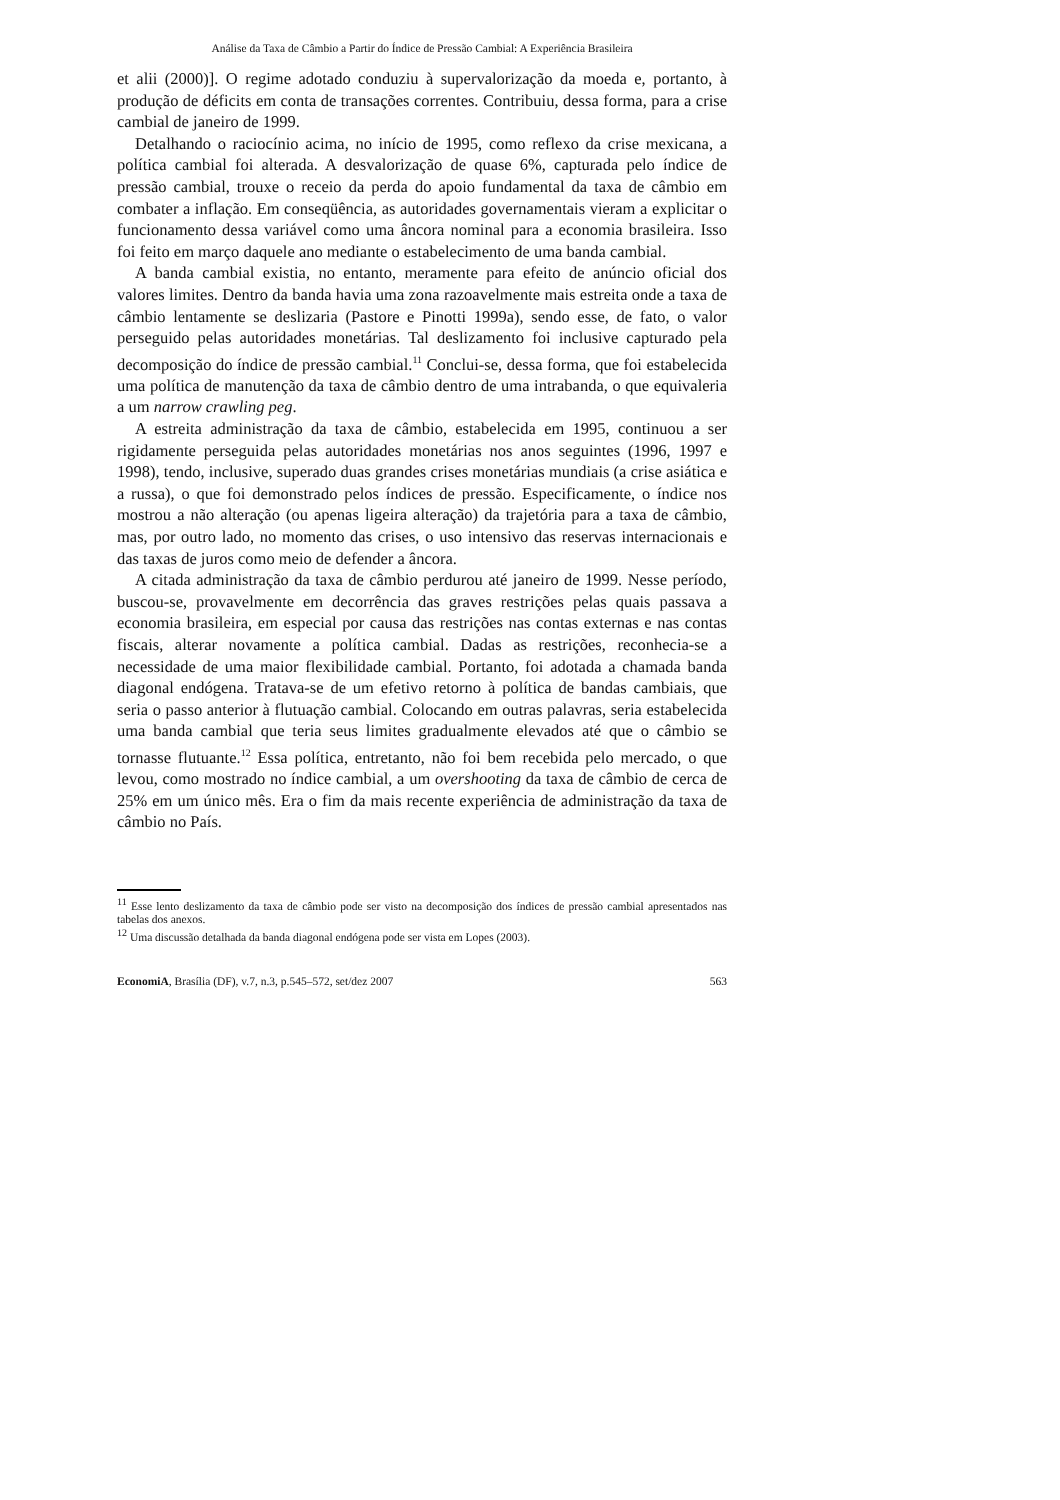Análise da Taxa de Câmbio a Partir do Índice de Pressão Cambial: A Experiência Brasileira
et alii (2000)]. O regime adotado conduziu à supervalorização da moeda e, portanto, à produção de déficits em conta de transações correntes. Contribuiu, dessa forma, para a crise cambial de janeiro de 1999.
Detalhando o raciocínio acima, no início de 1995, como reflexo da crise mexicana, a política cambial foi alterada. A desvalorização de quase 6%, capturada pelo índice de pressão cambial, trouxe o receio da perda do apoio fundamental da taxa de câmbio em combater a inflação. Em conseqüência, as autoridades governamentais vieram a explicitar o funcionamento dessa variável como uma âncora nominal para a economia brasileira. Isso foi feito em março daquele ano mediante o estabelecimento de uma banda cambial.
A banda cambial existia, no entanto, meramente para efeito de anúncio oficial dos valores limites. Dentro da banda havia uma zona razoavelmente mais estreita onde a taxa de câmbio lentamente se deslizaria (Pastore e Pinotti 1999a), sendo esse, de fato, o valor perseguido pelas autoridades monetárias. Tal deslizamento foi inclusive capturado pela decomposição do índice de pressão cambial.<sup>11</sup> Conclui-se, dessa forma, que foi estabelecida uma política de manutenção da taxa de câmbio dentro de uma intrabanda, o que equivaleria a um narrow crawling peg.
A estreita administração da taxa de câmbio, estabelecida em 1995, continuou a ser rigidamente perseguida pelas autoridades monetárias nos anos seguintes (1996, 1997 e 1998), tendo, inclusive, superado duas grandes crises monetárias mundiais (a crise asiática e a russa), o que foi demonstrado pelos índices de pressão. Especificamente, o índice nos mostrou a não alteração (ou apenas ligeira alteração) da trajetória para a taxa de câmbio, mas, por outro lado, no momento das crises, o uso intensivo das reservas internacionais e das taxas de juros como meio de defender a âncora.
A citada administração da taxa de câmbio perdurou até janeiro de 1999. Nesse período, buscou-se, provavelmente em decorrência das graves restrições pelas quais passava a economia brasileira, em especial por causa das restrições nas contas externas e nas contas fiscais, alterar novamente a política cambial. Dadas as restrições, reconhecia-se a necessidade de uma maior flexibilidade cambial. Portanto, foi adotada a chamada banda diagonal endógena. Tratava-se de um efetivo retorno à política de bandas cambiais, que seria o passo anterior à flutuação cambial. Colocando em outras palavras, seria estabelecida uma banda cambial que teria seus limites gradualmente elevados até que o câmbio se tornasse flutuante.<sup>12</sup> Essa política, entretanto, não foi bem recebida pelo mercado, o que levou, como mostrado no índice cambial, a um overshooting da taxa de câmbio de cerca de 25% em um único mês. Era o fim da mais recente experiência de administração da taxa de câmbio no País.
<sup>11</sup> Esse lento deslizamento da taxa de câmbio pode ser visto na decomposição dos índices de pressão cambial apresentados nas tabelas dos anexos.
<sup>12</sup> Uma discussão detalhada da banda diagonal endógena pode ser vista em Lopes (2003).
EconomiA, Brasília (DF), v.7, n.3, p.545–572, set/dez 2007 563